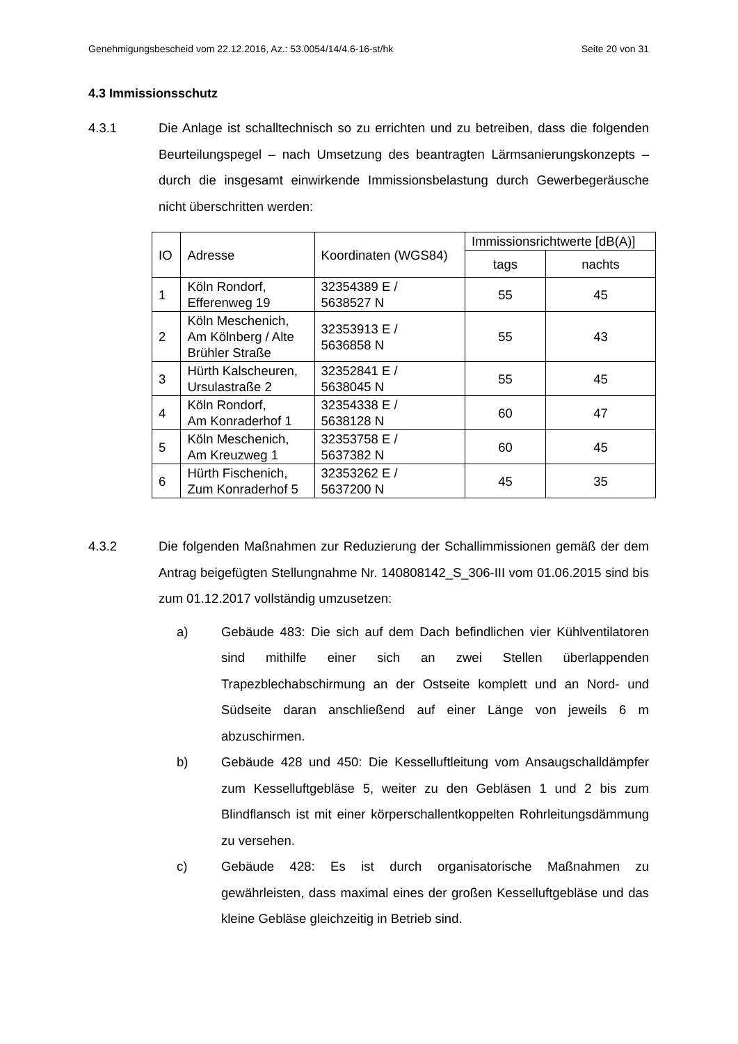Genehmigungsbescheid vom 22.12.2016, Az.: 53.0054/14/4.6-16-st/hk Seite 20 von 31
4.3 Immissionsschutz
4.3.1 Die Anlage ist schalltechnisch so zu errichten und zu betreiben, dass die folgenden Beurteilungspegel – nach Umsetzung des beantragten Lärmsanierungskonzepts – durch die insgesamt einwirkende Immissionsbelastung durch Gewerbegeräusche nicht überschritten werden:
| IO | Adresse | Koordinaten (WGS84) | Immissionsrichtwerte [dB(A)] | |
| --- | --- | --- | --- | --- |
| | | | tags | nachts |
| 1 | Köln Rondorf, Efferenweg 19 | 32354389 E / 5638527 N | 55 | 45 |
| 2 | Köln Meschenich, Am Kölnberg / Alte Brühler Straße | 32353913 E / 5636858 N | 55 | 43 |
| 3 | Hürth Kalscheuren, Ursulastraße 2 | 32352841 E / 5638045 N | 55 | 45 |
| 4 | Köln Rondorf, Am Konraderhof 1 | 32354338 E / 5638128 N | 60 | 47 |
| 5 | Köln Meschenich, Am Kreuzweg 1 | 32353758 E / 5637382 N | 60 | 45 |
| 6 | Hürth Fischenich, Zum Konraderhof 5 | 32353262 E / 5637200 N | 45 | 35 |
4.3.2 Die folgenden Maßnahmen zur Reduzierung der Schallimmissionen gemäß der dem Antrag beigefügten Stellungnahme Nr. 140808142_S_306-III vom 01.06.2015 sind bis zum 01.12.2017 vollständig umzusetzen:
a) Gebäude 483: Die sich auf dem Dach befindlichen vier Kühlventilatoren sind mithilfe einer sich an zwei Stellen überlappenden Trapezblechabschirmung an der Ostseite komplett und an Nord- und Südseite daran anschließend auf einer Länge von jeweils 6 m abzuschirmen.
b) Gebäude 428 und 450: Die Kesselluftleitung vom Ansaugschalldämpfer zum Kesselluftgebläse 5, weiter zu den Gebläsen 1 und 2 bis zum Blindflansch ist mit einer körperschallentkoppelten Rohrleitungsdämmung zu versehen.
c) Gebäude 428: Es ist durch organisatorische Maßnahmen zu gewährleisten, dass maximal eines der großen Kesselluftgebläse und das kleine Gebläse gleichzeitig in Betrieb sind.